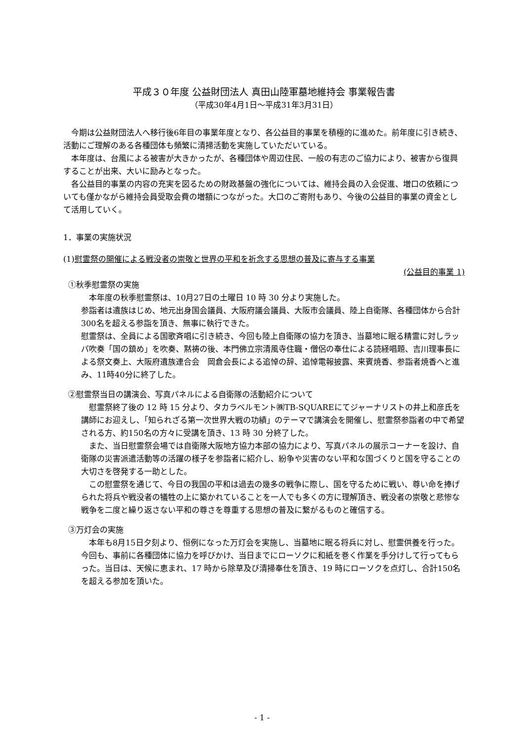平成３０年度 公益財団法人 真田山陸軍墓地維持会 事業報告書
（平成30年4月1日～平成31年3月31日）
今期は公益財団法人へ移行後6年目の事業年度となり、各公益目的事業を積極的に進めた。前年度に引き続き、活動にご理解のある各種団体も頻繁に清掃活動を実施していただいている。
本年度は、台風による被害が大きかったが、各種団体や周辺住民、一般の有志のご協力により、被害から復興することが出来、大いに励みとなった。
各公益目的事業の内容の充実を図るための財政基盤の強化については、維持会員の入会促進、増口の依頼についても僅かながら維持会員受取会費の増額につながった。大口のご寄附もあり、今後の公益目的事業の資金として活用していく。
1．事業の実施状況
(1)慰霊祭の開催による戦没者の崇敬と世界の平和を祈念する思想の普及に寄与する事業
(公益目的事業 1)
①秋季慰霊祭の実施
本年度の秋季慰霊祭は、10月27日の土曜日 10 時 30 分より実施した。
参詣者は遺族はじめ、地元出身国会議員、大阪府議会議員、大阪市会議員、陸上自衛隊、各種団体から合計300名を超える参詣を頂き、無事に執行できた。
慰霊祭は、全員による国歌斉唱に引き続き、今回も陸上自衛隊の協力を頂き、当墓地に眠る精霊に対しラッパ吹奏「国の鎮め」を吹奏、黙祷の後、本門佛立宗清風寺住職・僧侶の奉仕による読経唱題、吉川理事長による祭文奏上、大阪府遺族連合会　岡倉会長による追悼の辞、追悼電報披露、来賓焼香、参詣者焼香へと進み、11時40分に終了した。
②慰霊祭当日の講演会、写真パネルによる自衛隊の活動紹介について
慰霊祭終了後の 12 時 15 分より、タカラベルモント㈱TB-SQUAREにてジャーナリストの井上和彦氏を講師にお迎えし、「知られざる第一次世界大戦の功績」のテーマで講演会を開催し、慰霊祭参詣者の中で希望される方、約150名の方々に受講を頂き、13 時 30 分終了した。
また、当日慰霊祭会場では自衛隊大阪地方協力本部の協力により、写真パネルの展示コーナーを設け、自衛隊の災害派遣活動等の活躍の様子を参詣者に紹介し、紛争や災害のない平和な国づくりと国を守ることの大切さを啓発する一助とした。
この慰霊祭を通じて、今日の我国の平和は過去の幾多の戦争に際し、国を守るために戦い、尊い命を捧げられた将兵や戦没者の犠牲の上に築かれていることを一人でも多くの方に理解頂き、戦没者の崇敬と悲惨な戦争を二度と繰り返さない平和の尊さを尊重する思想の普及に繋がるものと確信する。
③万灯会の実施
本年も8月15日夕刻より、恒例になった万灯会を実施し、当墓地に眠る将兵に対し、慰霊供養を行った。今回も、事前に各種団体に協力を呼びかけ、当日までにローソクに和紙を巻く作業を手分けして行ってもらった。当日は、天候に恵まれ、17 時から除草及び清掃奉仕を頂き、19 時にローソクを点灯し、合計150名を超える参加を頂いた。
- 1 -